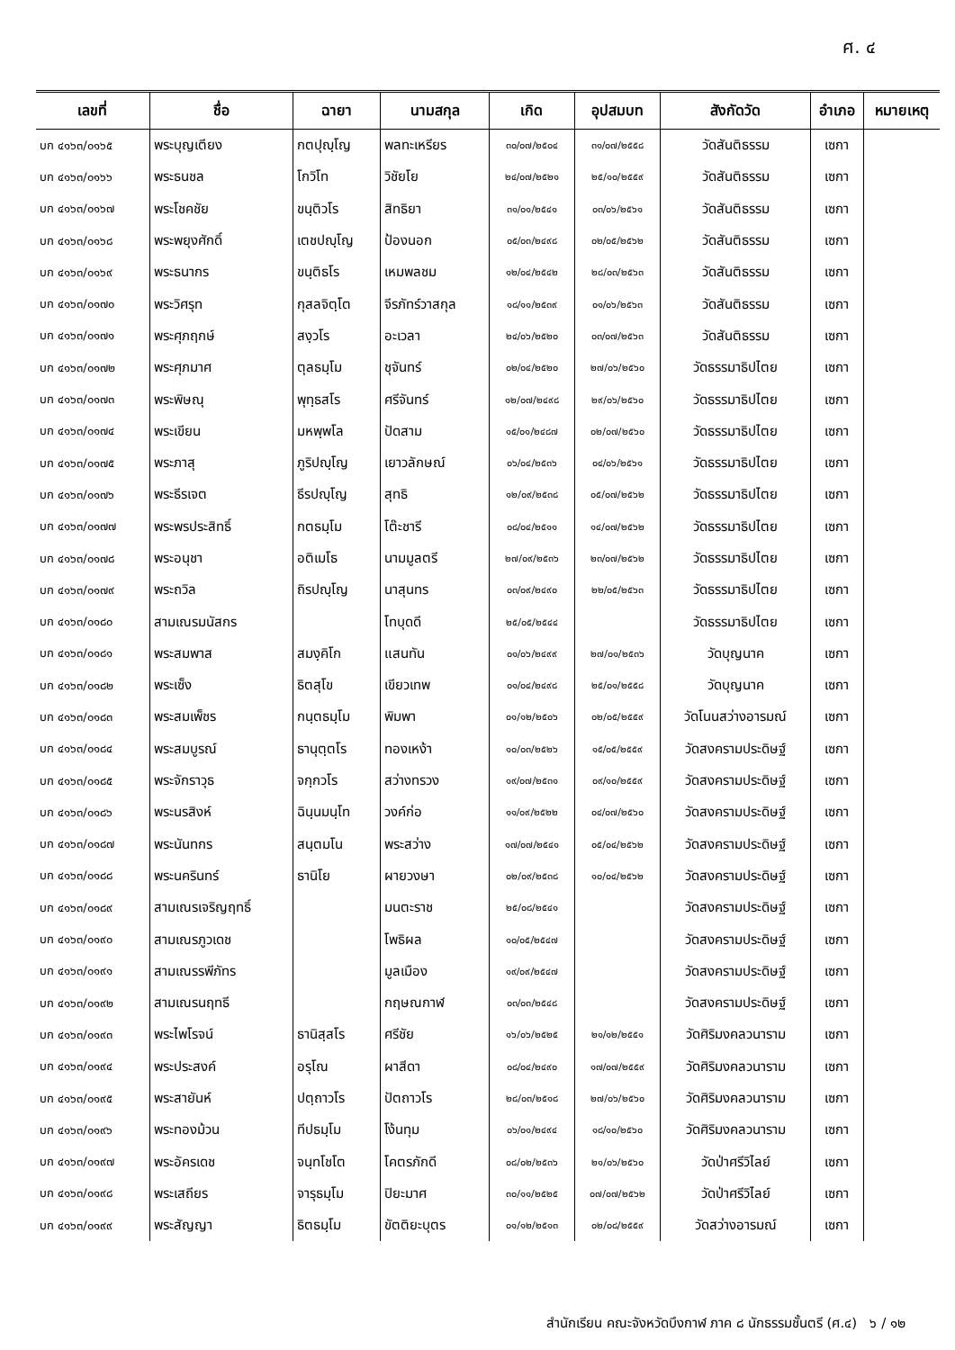ศ. ๔
| เลขที่ | ชื่อ | ฉายา | นามสกุล | เกิด | อุปสมบท | สังกัดวัด | อำเภอ | หมายเหตุ |
| --- | --- | --- | --- | --- | --- | --- | --- | --- |
| บก ๔๑๖๓/๐๑๖๕ | พระบุญเตียง | กตปุญฺโญ | พลทะเหรียร | ๓๐/๐๗/๒๕๐๔ | ๓๑/๐๗/๒๕๕๘ | วัดสันติธรรม | เซกา | |
| บก ๔๑๖๓/๐๑๖๖ | พระธนชล | โกวิโท | วิชัยโย | ๒๔/๐๗/๒๕๒๑ | ๒๕/๑๐/๒๕๕๙ | วัดสันติธรรม | เซกา | |
| บก ๔๑๖๓/๐๑๖๗ | พระโชคชัย | ขนฺติวโร | สิทธิยา | ๓๑/๐๑/๒๕๔๑ | ๐๓/๐๖/๒๕๖๑ | วัดสันติธรรม | เซกา | |
| บก ๔๑๖๓/๐๑๖๘ | พระพยุงศักดิ์ | เตชปญฺโญ | ป้องนอก | ๐๕/๐๓/๒๔๙๘ | ๐๒/๐๕/๒๕๖๒ | วัดสันติธรรม | เซกา | |
| บก ๔๑๖๓/๐๑๖๙ | พระธนากร | ขนฺติธโร | เหมพลชม | ๑๒/๐๔/๒๕๔๒ | ๒๘/๐๓/๒๕๖๓ | วัดสันติธรรม | เซกา | |
| บก ๔๑๖๓/๐๑๗๐ | พระวิศรุท | กุสลจิตฺโต | จีรภัทร์วาสกุล | ๑๘/๑๑/๒๕๓๙ | ๐๑/๐๖/๒๕๖๓ | วัดสันติธรรม | เซกา | |
| บก ๔๑๖๓/๐๑๗๑ | พระศุภฤกษ์ | สงฺวโร | อะเวลา | ๒๔/๐๖/๒๕๒๐ | ๐๓/๐๗/๒๕๖๓ | วัดสันติธรรม | เซกา | |
| บก ๔๑๖๓/๐๑๗๒ | พระศุภมาศ | ตุลธมฺโม | ชุจันทร์ | ๐๒/๐๔/๒๕๒๐ | ๒๗/๐๖/๒๕๖๐ | วัดธรรมาธิปไตย | เซกา | |
| บก ๔๑๖๓/๐๑๗๓ | พระพิษณุ | พุทฺธสโร | ศรีจันทร์ | ๑๒/๐๗/๒๔๙๘ | ๒๙/๐๖/๒๕๖๐ | วัดธรรมาธิปไตย | เซกา | |
| บก ๔๑๖๓/๐๑๗๔ | พระเขียน | มหพฺพโล | ปัดสาม | ๑๕/๐๑/๒๔๘๗ | ๐๒/๐๗/๒๕๖๐ | วัดธรรมาธิปไตย | เซกา | |
| บก ๔๑๖๓/๐๑๗๕ | พระภาสุ | ภูริปญฺโญ | เยาวลักษณ์ | ๐๖/๐๔/๒๕๓๖ | ๐๔/๐๖/๒๕๖๑ | วัดธรรมาธิปไตย | เซกา | |
| บก ๔๑๖๓/๐๑๗๖ | พระธีรเจต | ธีรปญฺโญ | สุทธิ | ๑๒/๐๙/๒๕๓๘ | ๐๕/๐๗/๒๕๖๒ | วัดธรรมาธิปไตย | เซกา | |
| บก ๔๑๖๓/๐๑๗๗ | พระพรประสิทธิ์ | กตธมฺโม | โต๊ะชารี | ๐๘/๐๔/๒๕๑๑ | ๑๔/๐๗/๒๕๖๒ | วัดธรรมาธิปไตย | เซกา | |
| บก ๔๑๖๓/๐๑๗๘ | พระอนุชา | อติเมโธ | นามมูลตรี | ๒๗/๐๙/๒๕๓๖ | ๒๓/๐๗/๒๕๖๒ | วัดธรรมาธิปไตย | เซกา | |
| บก ๔๑๖๓/๐๑๗๙ | พระถวิล | ถิรปญฺโญ | นาสุนทร | ๐๓/๐๙/๒๔๙๐ | ๒๒/๐๕/๒๕๖๓ | วัดธรรมาธิปไตย | เซกา | |
| บก ๔๑๖๓/๐๑๘๐ | สามเณรมนัสกร | | โทบุดดี | ๒๕/๐๕/๒๕๔๔ | | วัดธรรมาธิปไตย | เซกา | |
| บก ๔๑๖๓/๐๑๘๑ | พระสมพาส | สมงฺคิโก | แสนทัน | ๐๑/๐๖/๒๔๙๙ | ๒๗/๐๑/๒๕๓๖ | วัดบุญนาค | เซกา | |
| บก ๔๑๖๓/๐๑๘๒ | พระเซ็ง | ธิตสุโข | เขียวเทพ | ๐๑/๐๔/๒๔๙๘ | ๒๕/๐๑/๒๕๕๘ | วัดบุญนาค | เซกา | |
| บก ๔๑๖๓/๐๑๘๓ | พระสมเพ็ชร | กนฺตธมฺโม | พิมพา | ๐๑/๑๒/๒๕๐๖ | ๐๒/๐๕/๒๕๕๙ | วัดโนนสว่างอารมณ์ | เซกา | |
| บก ๔๑๖๓/๐๑๘๔ | พระสมบูรณ์ | ธานุตฺตโร | ทองเหง้า | ๑๐/๐๓/๒๕๒๖ | ๑๕/๐๕/๒๕๕๙ | วัดสงครามประดิษฐ์ | เซกา | |
| บก ๔๑๖๓/๐๑๘๕ | พระจักราวุธ | จกฺกวโร | สว่างทรวง | ๑๙/๐๗/๒๕๓๑ | ๐๙/๑๐/๒๕๕๙ | วัดสงครามประดิษฐ์ | เซกา | |
| บก ๔๑๖๓/๐๑๘๖ | พระนรสิงห์ | ฉินฺนมนฺโท | วงค์ก่อ | ๑๑/๐๙/๒๕๒๒ | ๐๔/๐๗/๒๕๖๐ | วัดสงครามประดิษฐ์ | เซกา | |
| บก ๔๑๖๓/๐๑๘๗ | พระนันทกร | สนฺตมโน | พระสว่าง | ๑๗/๐๗/๒๕๔๑ | ๐๕/๐๔/๒๕๖๒ | วัดสงครามประดิษฐ์ | เซกา | |
| บก ๔๑๖๓/๐๑๘๘ | พระนครินทร์ | ธานิโย | ผายวงษา | ๐๒/๐๙/๒๕๓๘ | ๑๐/๐๔/๒๕๖๒ | วัดสงครามประดิษฐ์ | เซกา | |
| บก ๔๑๖๓/๐๑๘๙ | สามเณรเจริญฤทธิ์ | | มนตะราช | ๒๕/๐๘/๒๕๔๑ | | วัดสงครามประดิษฐ์ | เซกา | |
| บก ๔๑๖๓/๐๑๙๐ | สามเณรภูวเดช | | โพธิผล | ๑๐/๐๕/๒๕๔๗ | | วัดสงครามประดิษฐ์ | เซกา | |
| บก ๔๑๖๓/๐๑๙๑ | สามเณรรพีภัทร | | มูลเมือง | ๑๙/๐๙/๒๕๔๗ | | วัดสงครามประดิษฐ์ | เซกา | |
| บก ๔๑๖๓/๐๑๙๒ | สามเณรนฤทธี | | กฤษณกาฬ | ๐๓/๐๓/๒๕๔๘ | | วัดสงครามประดิษฐ์ | เซกา | |
| บก ๔๑๖๓/๐๑๙๓ | พระไพโรจน์ | ธานิสฺสโร | ศรีชัย | ๑๖/๐๖/๒๕๒๕ | ๒๑/๑๒/๒๕๕๑ | วัดศิริมงคลวนาราม | เซกา | |
| บก ๔๑๖๓/๐๑๙๔ | พระประสงค์ | อรุโณ | ผาสีดา | ๐๘/๐๔/๒๔๙๐ | ๑๗/๐๗/๒๕๕๙ | วัดศิริมงคลวนาราม | เซกา | |
| บก ๔๑๖๓/๐๑๙๕ | พระสายันห์ | ปตฺถาวโร | ปัตถาวโร | ๒๘/๐๓/๒๕๑๘ | ๒๗/๐๖/๒๕๖๐ | วัดศิริมงคลวนาราม | เซกา | |
| บก ๔๑๖๓/๐๑๙๖ | พระทองม้วน | ทีปธมฺโม | โง้นทุม | ๐๖/๐๑/๒๔๙๔ | ๑๘/๑๐/๒๕๖๐ | วัดศิริมงคลวนาราม | เซกา | |
| บก ๔๑๖๓/๐๑๙๗ | พระอัครเดช | จนฺทโชโต | โคตรภักดี | ๐๘/๐๒/๒๕๓๖ | ๒๑/๐๖/๒๕๖๐ | วัดป่าศรีวิไลย์ | เซกา | |
| บก ๔๑๖๓/๐๑๙๘ | พระเสถียร | จารุธมฺโม | ปิยะมาศ | ๓๐/๑๑/๒๕๒๕ | ๐๗/๐๗/๒๕๖๒ | วัดป่าศรีวิไลย์ | เซกา | |
| บก ๔๑๖๓/๐๑๙๙ | พระสัญญา | ธิตธมฺโม | ขัตติยะบุตร | ๐๑/๑๒/๒๕๑๓ | ๐๒/๐๘/๒๕๕๙ | วัดสว่างอารมณ์ | เซกา | |
สำนักเรียน คณะจังหวัดบึงกาฬ ภาค ๘ นักธรรมชั้นตรี (ศ.๔) ๖ / ๑๒